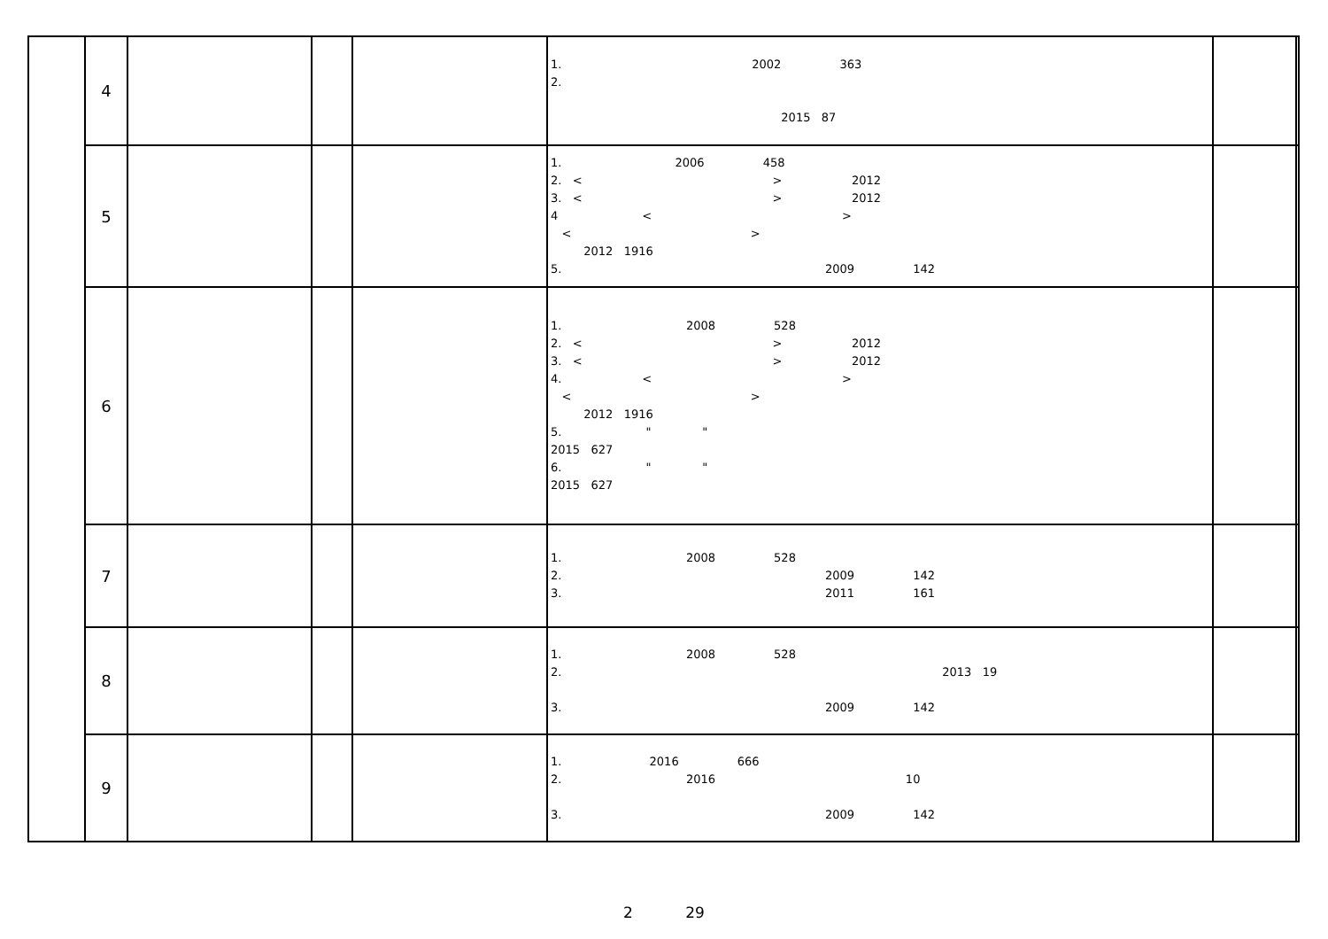| | 4 | | | | 1. 2002 363 2. 2015 87 | | |
| | 5 | | | | 1. 2006 458 2. < > 2012 3. < > 2012 4 < > < > 2012 1916 5. 2009 142 | | |
| | 6 | | | | 1. 2008 528 2. < > 2012 3. < > 2012 4. < > < > 2012 1916 5. " " 2015 627 6. " " 2015 627 | | |
| | 7 | | | | 1. 2008 528 2. 2009 142 3. 2011 161 | | |
| | 8 | | | | 1. 2008 528 2. 2013 19 3. 2009 142 | | |
| | 9 | | | | 1. 2016 666 2. 2016 10 3. 2009 142 | | |
2 29